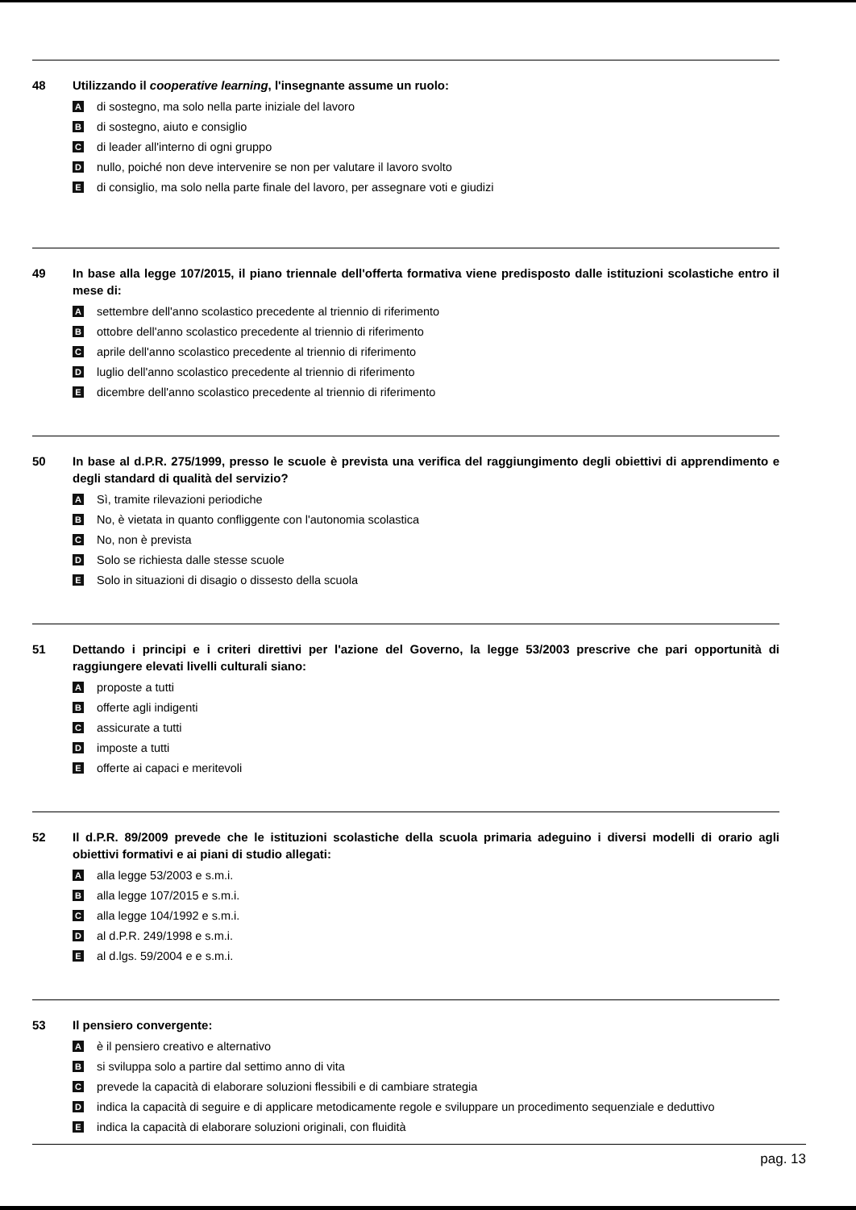48 Utilizzando il cooperative learning, l'insegnante assume un ruolo:
Adi sostegno, ma solo nella parte iniziale del lavoro
Bdi sostegno, aiuto e consiglio
Cdi leader all'interno di ogni gruppo
Dnullo, poiché non deve intervenire se non per valutare il lavoro svolto
Edi consiglio, ma solo nella parte finale del lavoro, per assegnare voti e giudizi
49 In base alla legge 107/2015, il piano triennale dell'offerta formativa viene predisposto dalle istituzioni scolastiche entro il mese di:
Asettembre dell'anno scolastico precedente al triennio di riferimento
Bottobre dell'anno scolastico precedente al triennio di riferimento
Caprile dell'anno scolastico precedente al triennio di riferimento
Dluglio dell'anno scolastico precedente al triennio di riferimento
Edicembre dell'anno scolastico precedente al triennio di riferimento
50 In base al d.P.R. 275/1999, presso le scuole è prevista una verifica del raggiungimento degli obiettivi di apprendimento e degli standard di qualità del servizio?
A Sì, tramite rilevazioni periodiche
B No, è vietata in quanto confliggente con l'autonomia scolastica
C No, non è prevista
D Solo se richiesta dalle stesse scuole
E Solo in situazioni di disagio o dissesto della scuola
51 Dettando i principi e i criteri direttivi per l'azione del Governo, la legge 53/2003 prescrive che pari opportunità di raggiungere elevati livelli culturali siano:
Aproposte a tutti
Bofferte agli indigenti
Cassicurate a tutti
Dimposte a tutti
Eofferte ai capaci e meritevoli
52 Il d.P.R. 89/2009 prevede che le istituzioni scolastiche della scuola primaria adeguino i diversi modelli di orario agli obiettivi formativi e ai piani di studio allegati:
Aalla legge 53/2003 e s.m.i.
Balla legge 107/2015 e s.m.i.
Calla legge 104/1992 e s.m.i.
Dal d.P.R. 249/1998 e s.m.i.
Eal d.lgs. 59/2004 e e s.m.i.
53 Il pensiero convergente:
Aè il pensiero creativo e alternativo
Bsi sviluppa solo a partire dal settimo anno di vita
Cprevede la capacità di elaborare soluzioni flessibili e di cambiare strategia
Dindica la capacità di seguire e di applicare metodicamente regole e sviluppare un procedimento sequenziale e deduttivo
Eindica la capacità di elaborare soluzioni originali, con fluidità
pag. 13